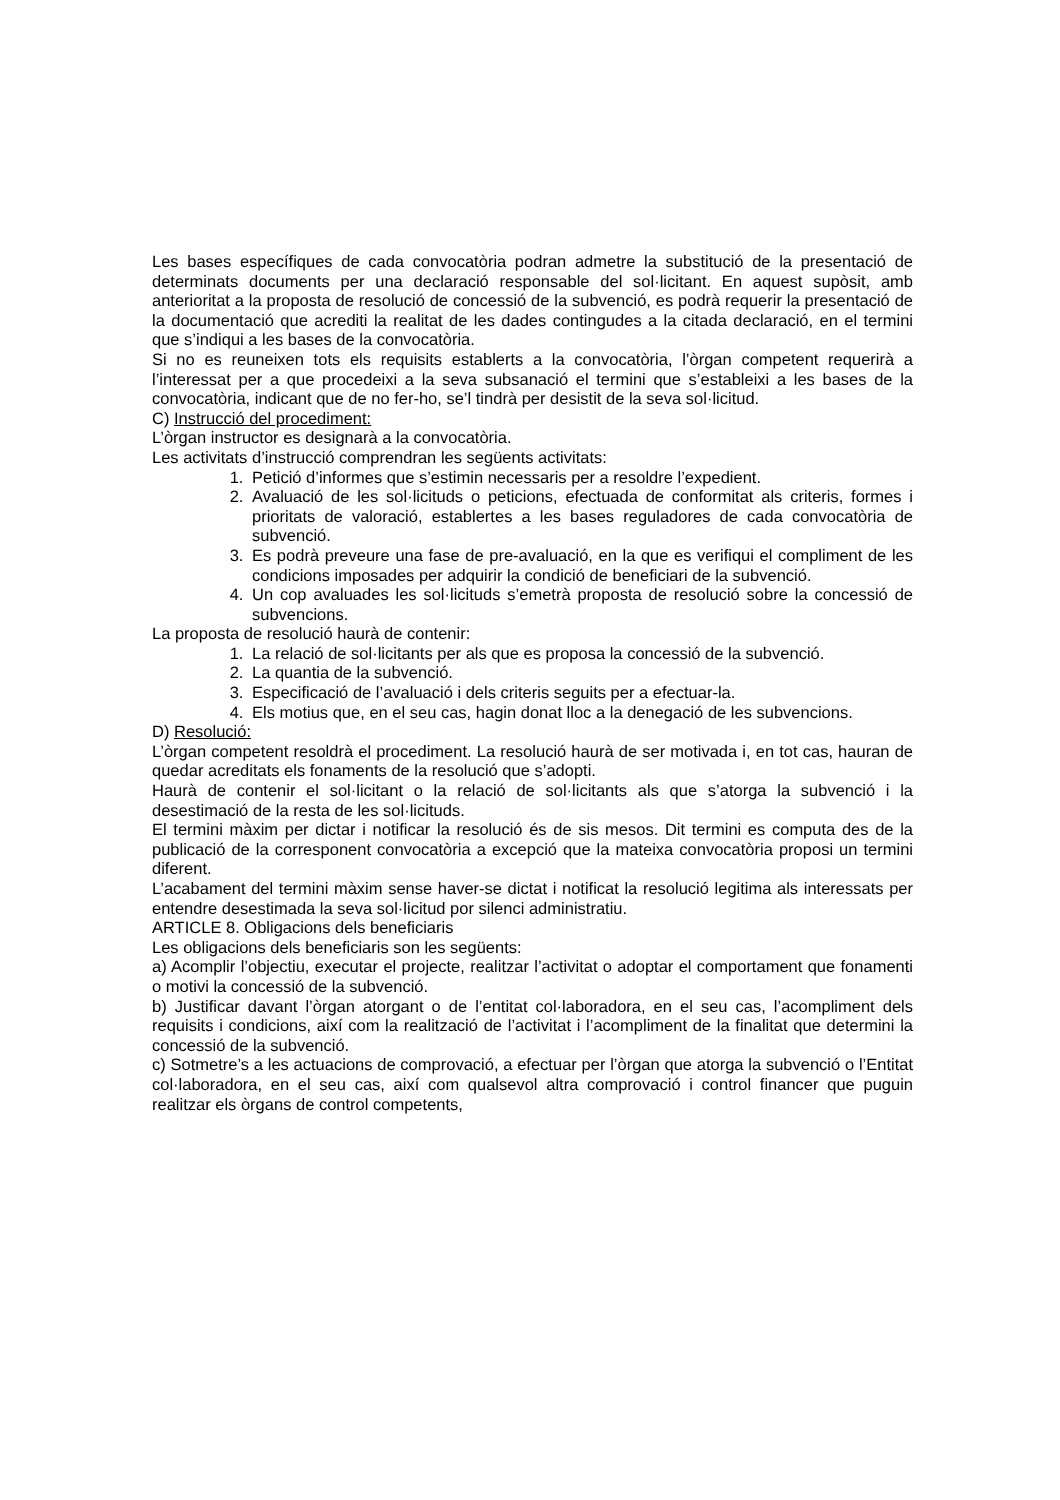Les bases específiques de cada convocatòria podran admetre la substitució de la presentació de determinats documents per una declaració responsable del sol·licitant. En aquest supòsit, amb anterioritat a la proposta de resolució de concessió de la subvenció, es podrà requerir la presentació de la documentació que acrediti la realitat de les dades contingudes a la citada declaració, en el termini que s’indiqui a les bases de la convocatòria.
Si no es reuneixen tots els requisits establerts a la convocatòria, l’òrgan competent requerirà a l’interessat per a que procedeixi a la seva subsanació el termini que s’estableixi a les bases de la convocatòria, indicant que de no fer-ho, se’l tindrà per desistit de la seva sol·licitud.
C) Instrucció del procediment:
L’òrgan instructor es designarà a la convocatòria.
Les activitats d’instrucció comprendran les següents activitats:
1. Petició d’informes que s’estimin necessaris per a resoldre l’expedient.
2. Avaluació de les sol·licituds o peticions, efectuada de conformitat als criteris, formes i prioritats de valoració, establertes a les bases reguladores de cada convocatòria de subvenció.
3. Es podrà preveure una fase de pre-avaluació, en la que es verifiqui el compliment de les condicions imposades per adquirir la condició de beneficiari de la subvenció.
4. Un cop avaluades les sol·licituds s’emetrà proposta de resolució sobre la concessió de subvencions.
La proposta de resolució haurà de contenir:
1. La relació de sol·licitants per als que es proposa la concessió de la subvenció.
2. La quantia de la subvenció.
3. Especificació de l’avaluació i dels criteris seguits per a efectuar-la.
4. Els motius que, en el seu cas, hagin donat lloc a la denegació de les subvencions.
D) Resolució:
L’òrgan competent resoldrà el procediment. La resolució haurà de ser motivada i, en tot cas, hauran de quedar acreditats els fonaments de la resolució que s’adopti.
Haurà de contenir el sol·licitant o la relació de sol·licitants als que s’atorga la subvenció i la desestimació de la resta de les sol·licituds.
El termini màxim per dictar i notificar la resolució és de sis mesos. Dit termini es computa des de la publicació de la corresponent convocatòria a excepció que la mateixa convocatòria proposi un termini diferent.
L’acabament del termini màxim sense haver-se dictat i notificat la resolució legitima als interessats per entendre desestimada la seva sol·licitud por silenci administratiu.
ARTICLE 8. Obligacions dels beneficiaris
Les obligacions dels beneficiaris son les següents:
a) Acomplir l’objectiu, executar el projecte, realitzar l’activitat o adoptar el comportament que fonamenti o motivi la concessió de la subvenció.
b) Justificar davant l’òrgan atorgant o de l’entitat col·laboradora, en el seu cas, l’acompliment dels requisits i condicions, així com la realització de l’activitat i l’acompliment de la finalitat que determini la concessió de la subvenció.
c) Sotmetre’s a les actuacions de comprovació, a efectuar per l’òrgan que atorga la subvenció o l’Entitat col·laboradora, en el seu cas, així com qualsevol altra comprovació i control financer que puguin realitzar els òrgans de control competents,